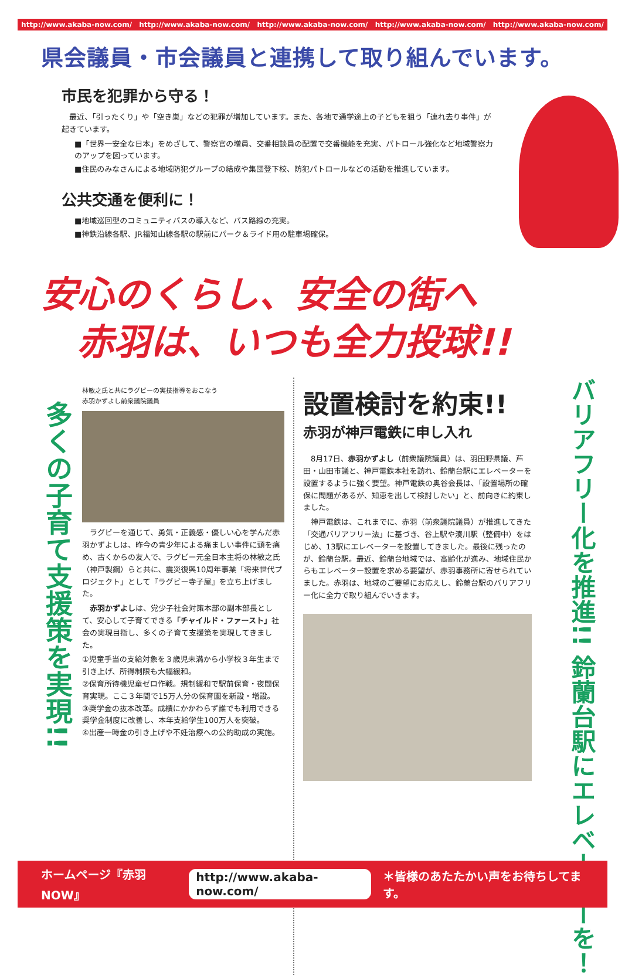http://www.akaba-now.com/ http://www.akaba-now.com/ http://www.akaba-now.com/ http://www.akaba-now.com/ http://www.akaba-now.com/
県会議員・市会議員と連携して取り組んでいます。
市民を犯罪から守る！
　最近、「引ったくり」や「空き巣」などの犯罪が増加しています。また、各地で通学途上の子どもを狙う「連れ去り事件」が起きています。
■「世界一安全な日本」をめざして、警察官の増員、交番相談員の配置で交番機能を充実、パトロール強化など地域警察力のアップを図っています。
■住民のみなさんによる地域防犯グループの結成や集団登下校、防犯パトロールなどの活動を推進しています。
公共交通を便利に！
■地域巡回型のコミュニティバスの導入など、バス路線の充実。
■神鉄沿線各駅、JR福知山線各駅の駅前にパーク＆ライド用の駐車場確保。
安心のくらし、安全の街へ
　赤羽は、いつも全力投球!!
多くの子育て支援策を実現!!
林敏之氏と共にラグビーの実技指導をおこなう
赤羽かずよし前衆議院議員
　ラグビーを通じて、勇気・正義感・優しい心を学んだ赤羽かずよしは、昨今の青少年による痛ましい事件に頭を痛め、古くからの友人で、ラグビー元全日本主将の林敏之氏（神戸製鋼）らと共に、震災復興10周年事業「将来世代プロジェクト」として『ラグビー寺子屋』を立ち上げました。
　赤羽かずよしは、党少子社会対策本部の副本部長として、安心して子育てできる「チャイルド・ファースト」社会の実現目指し、多くの子育て支援策を実現してきました。
①児童手当の支給対象を３歳児未満から小学校３年生まで引き上げ、所得制限も大幅緩和。
②保育所待機児童ゼロ作戦。規制緩和で駅前保育・夜間保育実現。ここ３年間で15万人分の保育園を新設・増設。
③奨学金の抜本改革。成績にかかわらず誰でも利用できる奨学金制度に改善し、本年支給学生100万人を突破。
④出産一時金の引き上げや不妊治療への公的助成の実施。
設置検討を約束!!
赤羽が神戸電鉄に申し入れ
　8月17日、赤羽かずよし（前衆議院議員）は、羽田野県議、芦田・山田市議と、神戸電鉄本社を訪れ、鈴蘭台駅にエレベーターを設置するように強く要望。神戸電鉄の奥谷会長は、「設置場所の確保に問題があるが、知恵を出して検討したい」と、前向きに約束しました。
　神戸電鉄は、これまでに、赤羽（前衆議院議員）が推進してきた「交通バリアフリー法」に基づき、谷上駅や湊川駅（整備中）をはじめ、13駅にエレベーターを設置してきました。最後に残ったのが、鈴蘭台駅。最近、鈴蘭台地域では、高齢化が進み、地域住民からもエレベーター設置を求める要望が、赤羽事務所に寄せられていました。赤羽は、地域のご要望にお応えし、鈴蘭台駅のバリアフリー化に全力で取り組んでいきます。
バリアフリー化を推進!! 鈴蘭台駅にエレベーターを！
ホームページ『赤羽NOW』 http://www.akaba-now.com/ ＊皆様のあたたかい声をお待ちしてます。